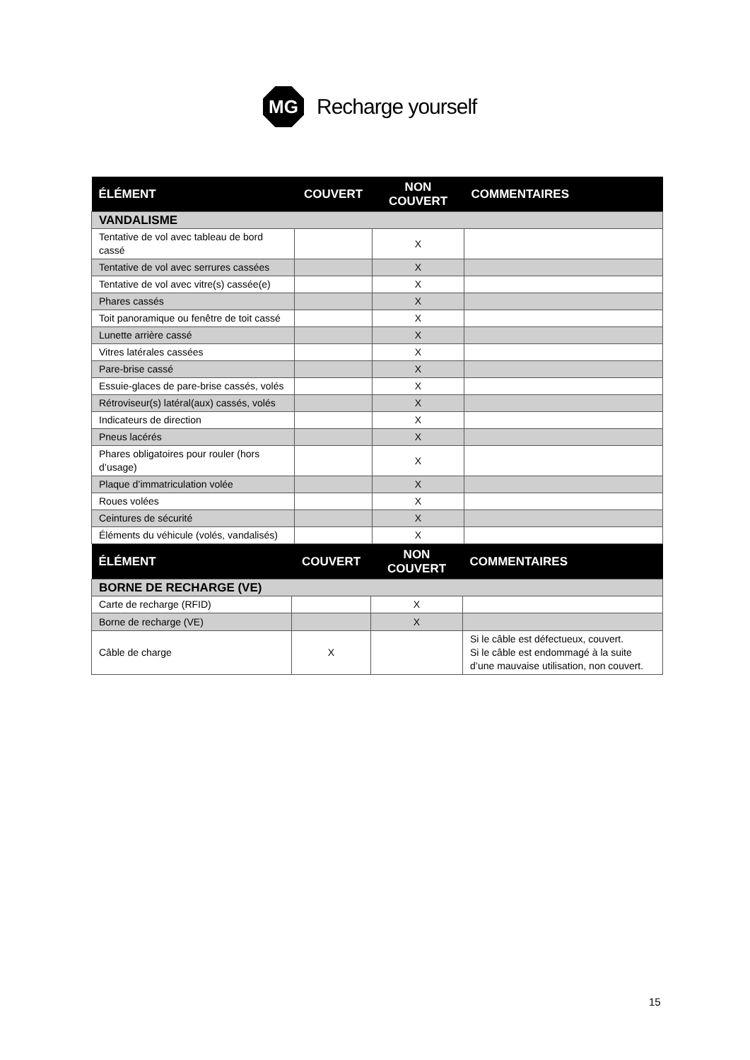MG
Recharge yourself
| ÉLÉMENT | COUVERT | NON COUVERT | COMMENTAIRES |
| --- | --- | --- | --- |
| VANDALISME | | | |
| Tentative de vol avec tableau de bord cassé | | X | |
| Tentative de vol avec serrures cassées | | X | |
| Tentative de vol avec vitre(s) cassée(e) | | X | |
| Phares cassés | | X | |
| Toit panoramique ou fenêtre de toit cassé | | X | |
| Lunette arrière cassé | | X | |
| Vitres latérales cassées | | X | |
| Pare-brise cassé | | X | |
| Essuie-glaces de pare-brise cassés, volés | | X | |
| Rétroviseur(s) latéral(aux) cassés, volés | | X | |
| Indicateurs de direction | | X | |
| Pneus lacérés | | X | |
| Phares obligatoires pour rouler (hors d’usage) | | X | |
| Plaque d’immatriculation volée | | X | |
| Roues volées | | X | |
| Ceintures de sécurité | | X | |
| Éléments du véhicule (volés, vandalisés) | | X | |
| ÉLÉMENT | COUVERT | NON COUVERT | COMMENTAIRES |
| --- | --- | --- | --- |
| BORNE DE RECHARGE (VE) | | | |
| Carte de recharge (RFID) | | X | |
| Borne de recharge (VE) | | X | |
| Câble de charge | X | | Si le câble est défectueux, couvert. Si le câble est endommagé à la suite d’une mauvaise utilisation, non couvert. |
15